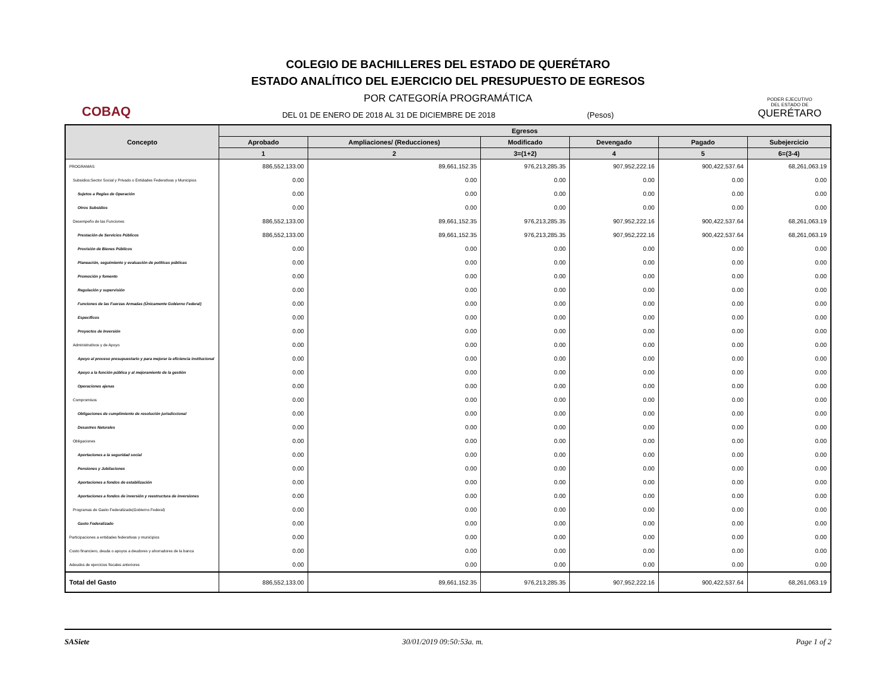COBAQ
COLEGIO DE BACHILLERES DEL ESTADO DE QUERÉTARO
ESTADO ANALÍTICO DEL EJERCICIO DEL PRESUPUESTO DE EGRESOS
POR CATEGORÍA PROGRAMÁTICA
DEL 01 DE ENERO DE 2018 AL 31 DE DICIEMBRE DE 2018 (Pesos)
PODER EJECUTIVO
DEL ESTADO DE
QUERÉTARO
| Concepto | Egresos | | | | | |
| --- | --- | --- | --- | --- | --- | --- |
| | Aprobado | Ampliaciones/ (Reducciones) | Modificado | Devengado | Pagado | Subejercicio |
| | 1 | 2 | 3=(1+2) | 4 | 5 | 6=(3-4) |
| PROGRAMAS | 886,552,133.00 | 89,661,152.35 | 976,213,285.35 | 907,952,222.16 | 900,422,537.64 | 68,261,063.19 |
| Subsidios:Sector Social y Privado o Entidades Federativas y Municipios | 0.00 | 0.00 | 0.00 | 0.00 | 0.00 | 0.00 |
| Sujetos a Reglas de Operación | 0.00 | 0.00 | 0.00 | 0.00 | 0.00 | 0.00 |
| Otros Subsidios | 0.00 | 0.00 | 0.00 | 0.00 | 0.00 | 0.00 |
| Desempeño de las Funciones | 886,552,133.00 | 89,661,152.35 | 976,213,285.35 | 907,952,222.16 | 900,422,537.64 | 68,261,063.19 |
| Prestación de Servicios Públicos | 886,552,133.00 | 89,661,152.35 | 976,213,285.35 | 907,952,222.16 | 900,422,537.64 | 68,261,063.19 |
| Provisión de Bienes Públicos | 0.00 | 0.00 | 0.00 | 0.00 | 0.00 | 0.00 |
| Planeación, seguimiento y evaluación de políticas públicas | 0.00 | 0.00 | 0.00 | 0.00 | 0.00 | 0.00 |
| Promoción y fomento | 0.00 | 0.00 | 0.00 | 0.00 | 0.00 | 0.00 |
| Regulación y supervisión | 0.00 | 0.00 | 0.00 | 0.00 | 0.00 | 0.00 |
| Funciones de las Fuerzas Armadas (Únicamente Gobierno Federal) | 0.00 | 0.00 | 0.00 | 0.00 | 0.00 | 0.00 |
| Específicos | 0.00 | 0.00 | 0.00 | 0.00 | 0.00 | 0.00 |
| Proyectos de Inversión | 0.00 | 0.00 | 0.00 | 0.00 | 0.00 | 0.00 |
| Administrativos y de Apoyo | 0.00 | 0.00 | 0.00 | 0.00 | 0.00 | 0.00 |
| Apoyo al proceso presupuestario y para mejorar la eficiencia institucional | 0.00 | 0.00 | 0.00 | 0.00 | 0.00 | 0.00 |
| Apoyo a la función pública y al mejoramiento de la gestión | 0.00 | 0.00 | 0.00 | 0.00 | 0.00 | 0.00 |
| Operaciones ajenas | 0.00 | 0.00 | 0.00 | 0.00 | 0.00 | 0.00 |
| Compromisos | 0.00 | 0.00 | 0.00 | 0.00 | 0.00 | 0.00 |
| Obligaciones de cumplimiento de resolución jurisdiccional | 0.00 | 0.00 | 0.00 | 0.00 | 0.00 | 0.00 |
| Desastres Naturales | 0.00 | 0.00 | 0.00 | 0.00 | 0.00 | 0.00 |
| Obligaciones | 0.00 | 0.00 | 0.00 | 0.00 | 0.00 | 0.00 |
| Aportaciones a la seguridad social | 0.00 | 0.00 | 0.00 | 0.00 | 0.00 | 0.00 |
| Pensiones y Jubilaciones | 0.00 | 0.00 | 0.00 | 0.00 | 0.00 | 0.00 |
| Aportaciones a fondos de estabilización | 0.00 | 0.00 | 0.00 | 0.00 | 0.00 | 0.00 |
| Aportaciones a fondos de inversión y reestructura de inversiones | 0.00 | 0.00 | 0.00 | 0.00 | 0.00 | 0.00 |
| Programas de Gasto Federalizado(Gobierno Federal) | 0.00 | 0.00 | 0.00 | 0.00 | 0.00 | 0.00 |
| Gasto Federalizado | 0.00 | 0.00 | 0.00 | 0.00 | 0.00 | 0.00 |
| Participaciones a entidades federativas y municipios | 0.00 | 0.00 | 0.00 | 0.00 | 0.00 | 0.00 |
| Costo financiero, deuda o apoyos a deudores y ahorradores de la banca | 0.00 | 0.00 | 0.00 | 0.00 | 0.00 | 0.00 |
| Adeudos de ejercicios fiscales anteriores | 0.00 | 0.00 | 0.00 | 0.00 | 0.00 | 0.00 |
| Total del Gasto | 886,552,133.00 | 89,661,152.35 | 976,213,285.35 | 907,952,222.16 | 900,422,537.64 | 68,261,063.19 |
SASiete 30/01/2019 09:50:53a. m. Page 1 of 2